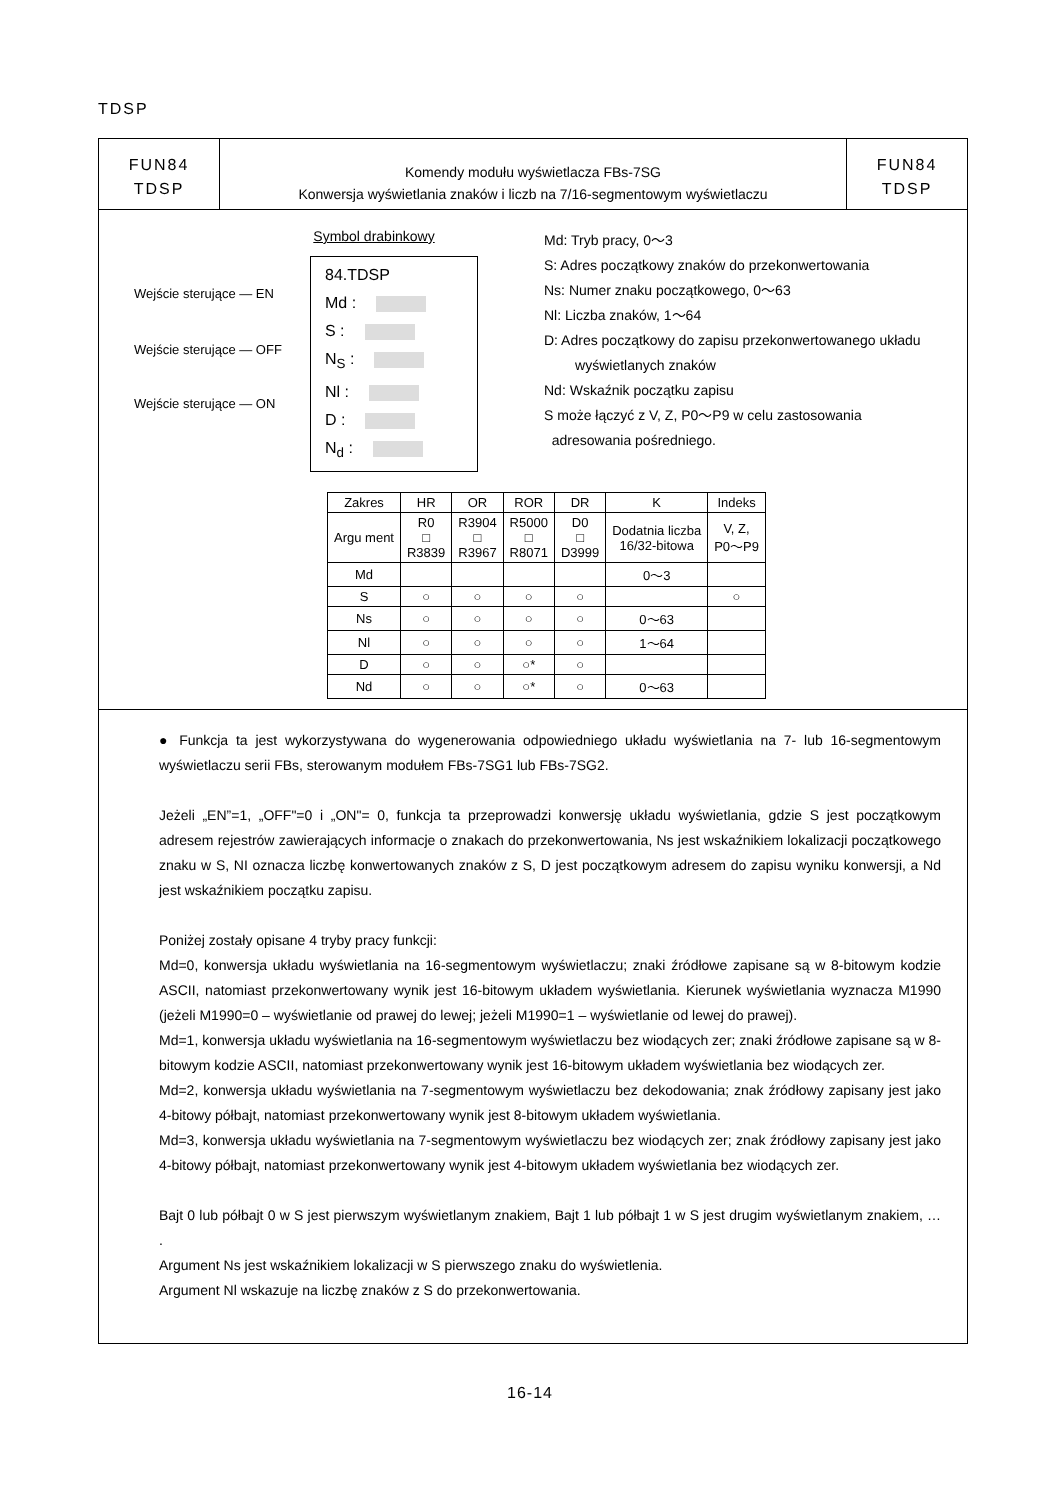TDSP
FUN84
TDSP
Komendy modułu wyświetlacza FBs-7SG
Konwersja wyświetlania znaków i liczb na 7/16-segmentowym wyświetlaczu
FUN84
TDSP
Symbol drabinkowy
Wejście sterujące — EN
Wejście sterujące — OFF
Wejście sterujące — ON
84.TDSP
Md :
S :
N<sub>S</sub> :
Nl :
D :
N<sub>d</sub> :
Md: Tryb pracy, 0～3
S: Adres początkowy znaków do przekonwertowania
Ns: Numer znaku początkowego, 0～63
Nl: Liczba znaków, 1～64
D: Adres początkowy do zapisu przekonwertowanego układu
wyświetlanych znaków
Nd: Wskaźnik początku zapisu
S może łączyć z V, Z, P0～P9 w celu zastosowania
adresowania pośredniego.
| Zakres | HR | OR | ROR | DR | K | Indeks |
| --- | --- | --- | --- | --- | --- | --- |
| Argu ment | R0 □ R3839 | R3904 □ R3967 | R5000 □ R8071 | D0 □ D3999 | Dodatnia liczba 16/32-bitowa | V, Z, P0～P9 |
| Md | | | | | 0～3 | |
| S | ○ | ○ | ○ | ○ | | ○ |
| Ns | ○ | ○ | ○ | ○ | 0～63 | |
| Nl | ○ | ○ | ○ | ○ | 1～64 | |
| D | ○ | ○ | ○* | ○ | | |
| Nd | ○ | ○ | ○* | ○ | 0～63 | |
● Funkcja ta jest wykorzystywana do wygenerowania odpowiedniego układu wyświetlania na 7- lub 16-segmentowym wyświetlaczu serii FBs, sterowanym modułem FBs-7SG1 lub FBs-7SG2.
Jeżeli „EN”=1, „OFF"=0 i „ON"= 0, funkcja ta przeprowadzi konwersję układu wyświetlania, gdzie S jest początkowym adresem rejestrów zawierających informacje o znakach do przekonwertowania, Ns jest wskaźnikiem lokalizacji początkowego znaku w S, NI oznacza liczbę konwertowanych znaków z S, D jest początkowym adresem do zapisu wyniku konwersji, a Nd jest wskaźnikiem początku zapisu.
Poniżej zostały opisane 4 tryby pracy funkcji:
Md=0, konwersja układu wyświetlania na 16-segmentowym wyświetlaczu; znaki źródłowe zapisane są w 8-bitowym kodzie ASCII, natomiast przekonwertowany wynik jest 16-bitowym układem wyświetlania. Kierunek wyświetlania wyznacza M1990 (jeżeli M1990=0 – wyświetlanie od prawej do lewej; jeżeli M1990=1 – wyświetlanie od lewej do prawej).
Md=1, konwersja układu wyświetlania na 16-segmentowym wyświetlaczu bez wiodących zer; znaki źródłowe zapisane są w 8-bitowym kodzie ASCII, natomiast przekonwertowany wynik jest 16-bitowym układem wyświetlania bez wiodących zer.
Md=2, konwersja układu wyświetlania na 7-segmentowym wyświetlaczu bez dekodowania; znak źródłowy zapisany jest jako 4-bitowy półbajt, natomiast przekonwertowany wynik jest 8-bitowym układem wyświetlania.
Md=3, konwersja układu wyświetlania na 7-segmentowym wyświetlaczu bez wiodących zer; znak źródłowy zapisany jest jako 4-bitowy półbajt, natomiast przekonwertowany wynik jest 4-bitowym układem wyświetlania bez wiodących zer.
Bajt 0 lub półbajt 0 w S jest pierwszym wyświetlanym znakiem, Bajt 1 lub półbajt 1 w S jest drugim wyświetlanym znakiem, … .
Argument Ns jest wskaźnikiem lokalizacji w S pierwszego znaku do wyświetlenia.
Argument Nl wskazuje na liczbę znaków z S do przekonwertowania.
16-14